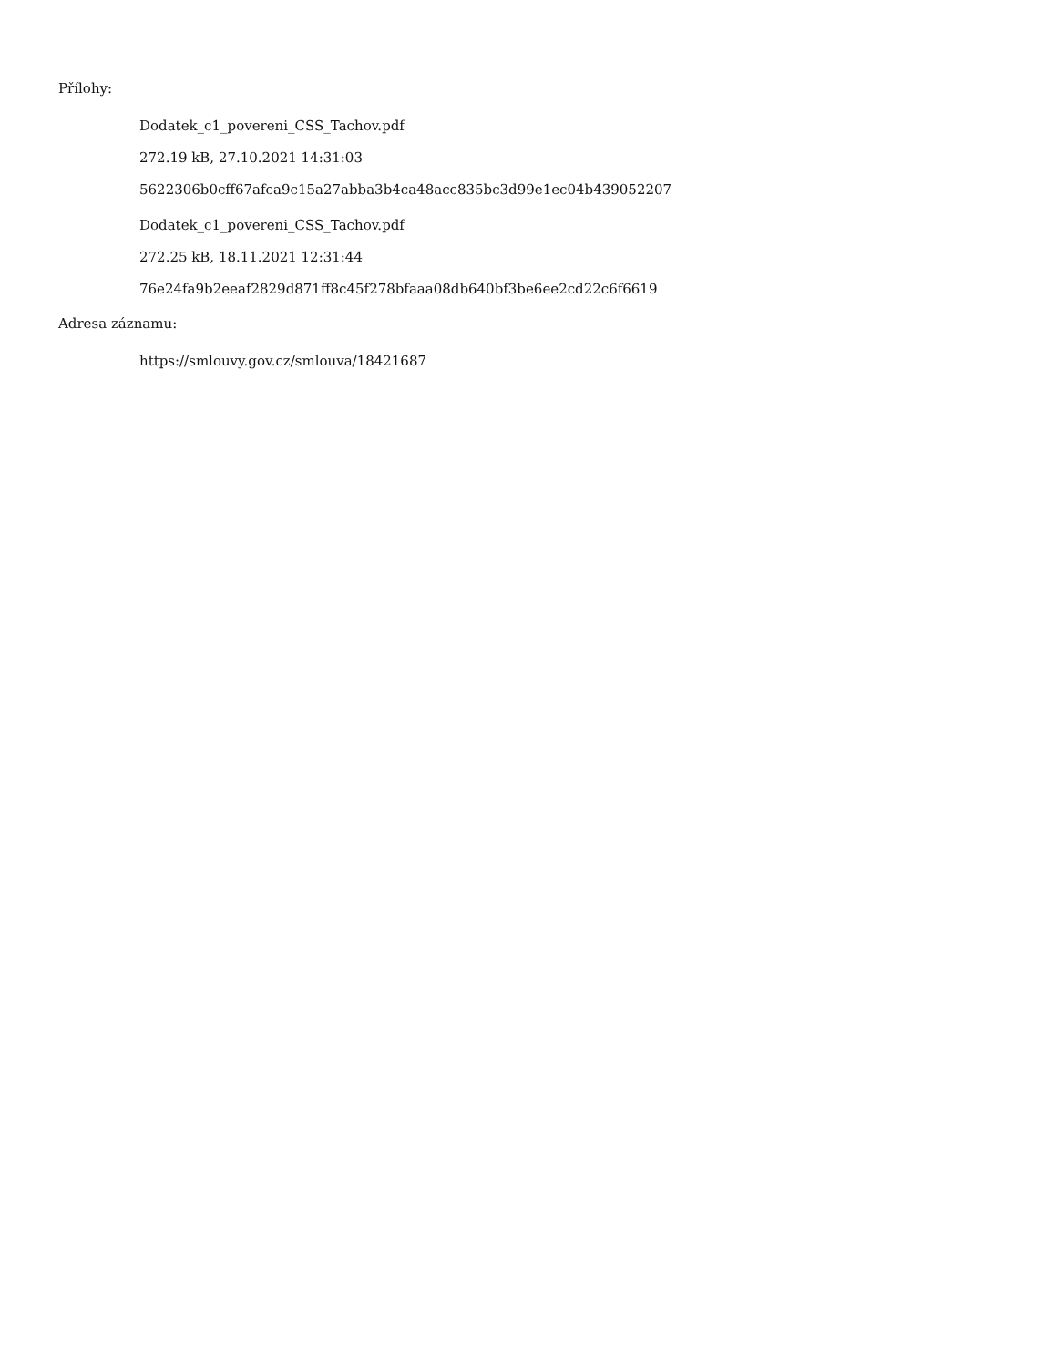Přílohy:
Dodatek_c1_povereni_CSS_Tachov.pdf
272.19 kB, 27.10.2021 14:31:03
5622306b0cff67afca9c15a27abba3b4ca48acc835bc3d99e1ec04b439052207
Dodatek_c1_povereni_CSS_Tachov.pdf
272.25 kB, 18.11.2021 12:31:44
76e24fa9b2eeaf2829d871ff8c45f278bfaaa08db640bf3be6ee2cd22c6f6619
Adresa záznamu:
https://smlouvy.gov.cz/smlouva/18421687